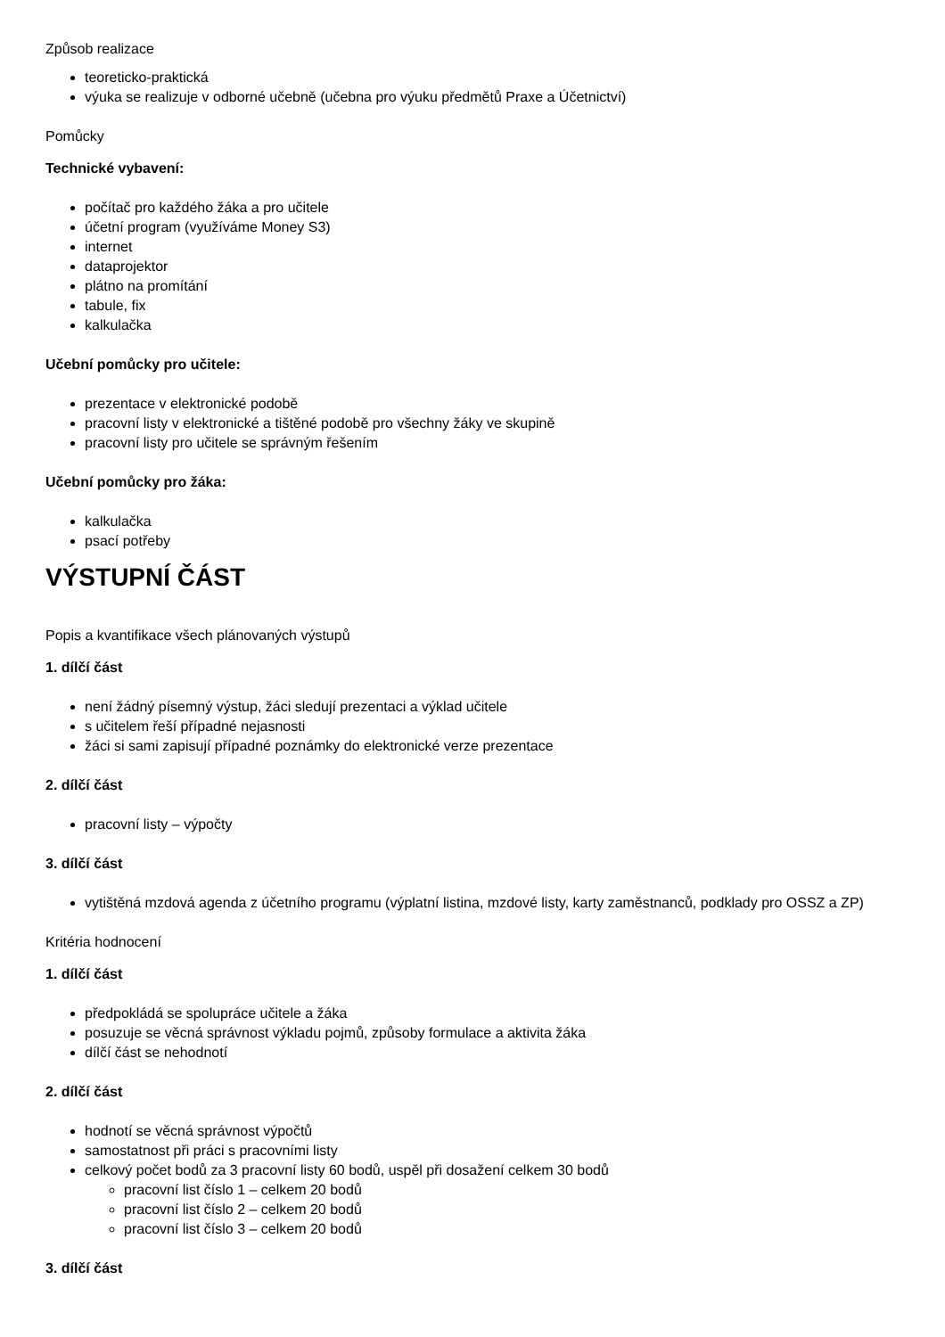Způsob realizace
teoreticko-praktická
výuka se realizuje v odborné učebně (učebna pro výuku předmětů Praxe a Účetnictví)
Pomůcky
Technické vybavení:
počítač pro každého žáka a pro učitele
účetní program (využíváme Money S3)
internet
dataprojektor
plátno na promítání
tabule, fix
kalkulačka
Učební pomůcky pro učitele:
prezentace v elektronické podobě
pracovní listy v elektronické a tištěné podobě pro všechny žáky ve skupině
pracovní listy pro učitele se správným řešením
Učební pomůcky pro žáka:
kalkulačka
psací potřeby
VÝSTUPNÍ ČÁST
Popis a kvantifikace všech plánovaných výstupů
1. dílčí část
není žádný písemný výstup, žáci sledují prezentaci a výklad učitele
s učitelem řeší případné nejasnosti
žáci si sami zapisují případné poznámky do elektronické verze prezentace
2. dílčí část
pracovní listy – výpočty
3. dílčí část
vytištěná mzdová agenda z účetního programu (výplatní listina, mzdové listy, karty zaměstnanců, podklady pro OSSZ a ZP)
Kritéria hodnocení
1. dílčí část
předpokládá se spolupráce učitele a žáka
posuzuje se věcná správnost výkladu pojmů, způsoby formulace a aktivita žáka
dílčí část se nehodnotí
2. dílčí část
hodnotí se věcná správnost výpočtů
samostatnost při práci s pracovními listy
celkový počet bodů za 3 pracovní listy 60 bodů, uspěl při dosažení celkem 30 bodů
pracovní list číslo 1 – celkem 20 bodů
pracovní list číslo 2 – celkem 20 bodů
pracovní list číslo 3 – celkem 20 bodů
3. dílčí část